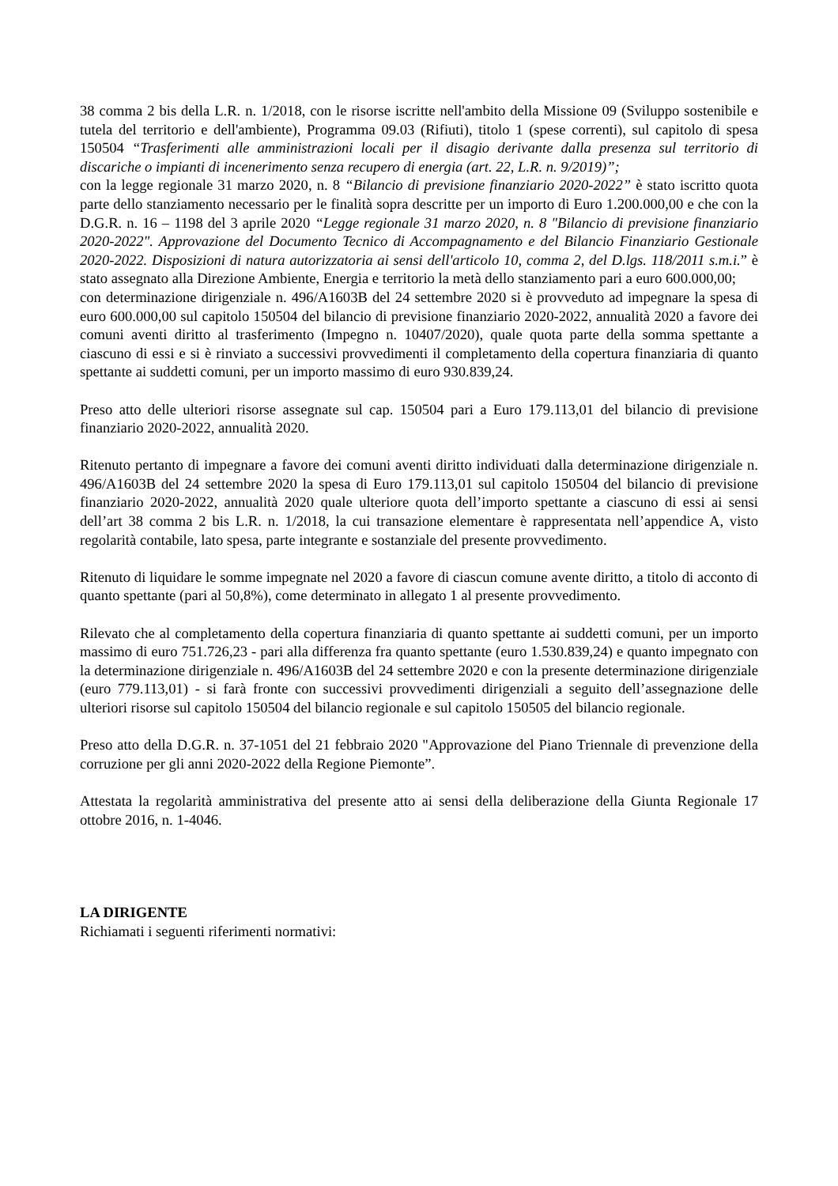38 comma 2 bis della L.R. n. 1/2018, con le risorse iscritte nell'ambito della Missione 09 (Sviluppo sostenibile e tutela del territorio e dell'ambiente), Programma 09.03 (Rifiuti), titolo 1 (spese correnti), sul capitolo di spesa 150504 “Trasferimenti alle amministrazioni locali per il disagio derivante dalla presenza sul territorio di discariche o impianti di incenerimento senza recupero di energia (art. 22, L.R. n. 9/2019)”;
con la legge regionale 31 marzo 2020, n. 8 “Bilancio di previsione finanziario 2020-2022” è stato iscritto quota parte dello stanziamento necessario per le finalità sopra descritte per un importo di Euro 1.200.000,00 e che con la D.G.R. n. 16 – 1198 del 3 aprile 2020 “Legge regionale 31 marzo 2020, n. 8 "Bilancio di previsione finanziario 2020-2022". Approvazione del Documento Tecnico di Accompagnamento e del Bilancio Finanziario Gestionale 2020-2022. Disposizioni di natura autorizzatoria ai sensi dell'articolo 10, comma 2, del D.lgs. 118/2011 s.m.i.” è stato assegnato alla Direzione Ambiente, Energia e territorio la metà dello stanziamento pari a euro 600.000,00;
con determinazione dirigenziale n. 496/A1603B del 24 settembre 2020 si è provveduto ad impegnare la spesa di euro 600.000,00 sul capitolo 150504 del bilancio di previsione finanziario 2020-2022, annualità 2020 a favore dei comuni aventi diritto al trasferimento (Impegno n. 10407/2020), quale quota parte della somma spettante a ciascuno di essi e si è rinviato a successivi provvedimenti il completamento della copertura finanziaria di quanto spettante ai suddetti comuni, per un importo massimo di euro 930.839,24.
Preso atto delle ulteriori risorse assegnate sul cap. 150504 pari a Euro 179.113,01 del bilancio di previsione finanziario 2020-2022, annualità 2020.
Ritenuto pertanto di impegnare a favore dei comuni aventi diritto individuati dalla determinazione dirigenziale n. 496/A1603B del 24 settembre 2020 la spesa di Euro 179.113,01 sul capitolo 150504 del bilancio di previsione finanziario 2020-2022, annualità 2020 quale ulteriore quota dell’importo spettante a ciascuno di essi ai sensi dell’art 38 comma 2 bis L.R. n. 1/2018, la cui transazione elementare è rappresentata nell’appendice A, visto regolarità contabile, lato spesa, parte integrante e sostanziale del presente provvedimento.
Ritenuto di liquidare le somme impegnate nel 2020 a favore di ciascun comune avente diritto, a titolo di acconto di quanto spettante (pari al 50,8%), come determinato in allegato 1 al presente provvedimento.
Rilevato che al completamento della copertura finanziaria di quanto spettante ai suddetti comuni, per un importo massimo di euro 751.726,23 - pari alla differenza fra quanto spettante (euro 1.530.839,24) e quanto impegnato con la determinazione dirigenziale n. 496/A1603B del 24 settembre 2020 e con la presente determinazione dirigenziale (euro 779.113,01) - si farà fronte con successivi provvedimenti dirigenziali a seguito dell’assegnazione delle ulteriori risorse sul capitolo 150504 del bilancio regionale e sul capitolo 150505 del bilancio regionale.
Preso atto della D.G.R. n. 37-1051 del 21 febbraio 2020 "Approvazione del Piano Triennale di prevenzione della corruzione per gli anni 2020-2022 della Regione Piemonte”.
Attestata la regolarità amministrativa del presente atto ai sensi della deliberazione della Giunta Regionale 17 ottobre 2016, n. 1-4046.
LA DIRIGENTE
Richiamati i seguenti riferimenti normativi: